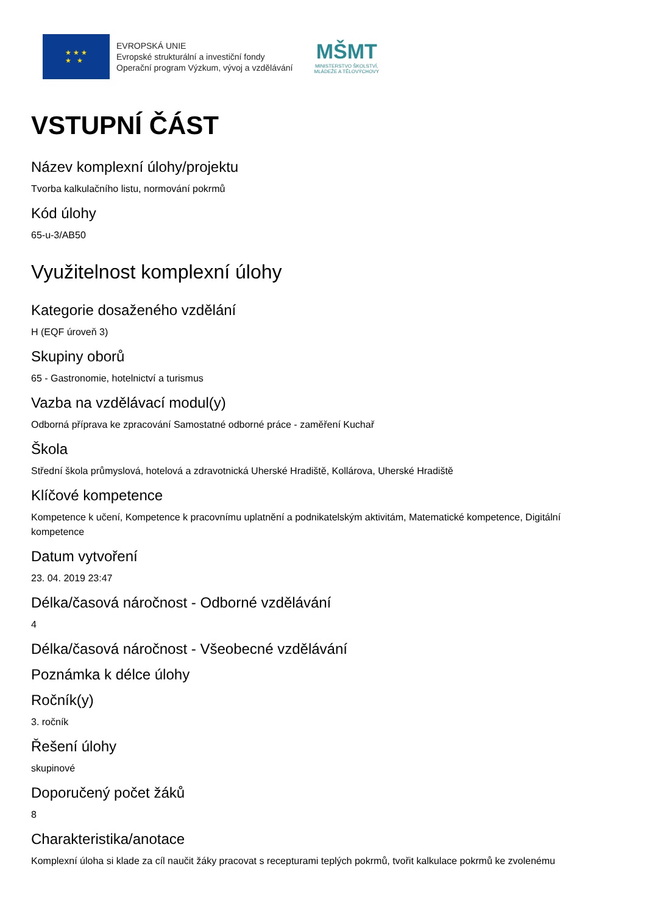★ ★ ★
★ ★
EVROPSKÁ UNIE
Evropské strukturální a investiční fondy
Operační program Výzkum, vývoj a vzdělávání
MŠMT
MINISTERSTVO ŠKOLSTVÍ,
MLÁDEŽE A TĚLOVÝCHOVY
VSTUPNÍ ČÁST
Název komplexní úlohy/projektu
Tvorba kalkulačního listu, normování pokrmů
Kód úlohy
65-u-3/AB50
Využitelnost komplexní úlohy
Kategorie dosaženého vzdělání
H (EQF úroveň 3)
Skupiny oborů
65 - Gastronomie, hotelnictví a turismus
Vazba na vzdělávací modul(y)
Odborná příprava ke zpracování Samostatné odborné práce - zaměření Kuchař
Škola
Střední škola průmyslová, hotelová a zdravotnická Uherské Hradiště, Kollárova, Uherské Hradiště
Klíčové kompetence
Kompetence k učení, Kompetence k pracovnímu uplatnění a podnikatelským aktivitám, Matematické kompetence, Digitální kompetence
Datum vytvoření
23. 04. 2019 23:47
Délka/časová náročnost - Odborné vzdělávání
4
Délka/časová náročnost - Všeobecné vzdělávání
Poznámka k délce úlohy
Ročník(y)
3. ročník
Řešení úlohy
skupinové
Doporučený počet žáků
8
Charakteristika/anotace
Komplexní úloha si klade za cíl naučit žáky pracovat s recepturami teplých pokrmů, tvořit kalkulace pokrmů ke zvolenému